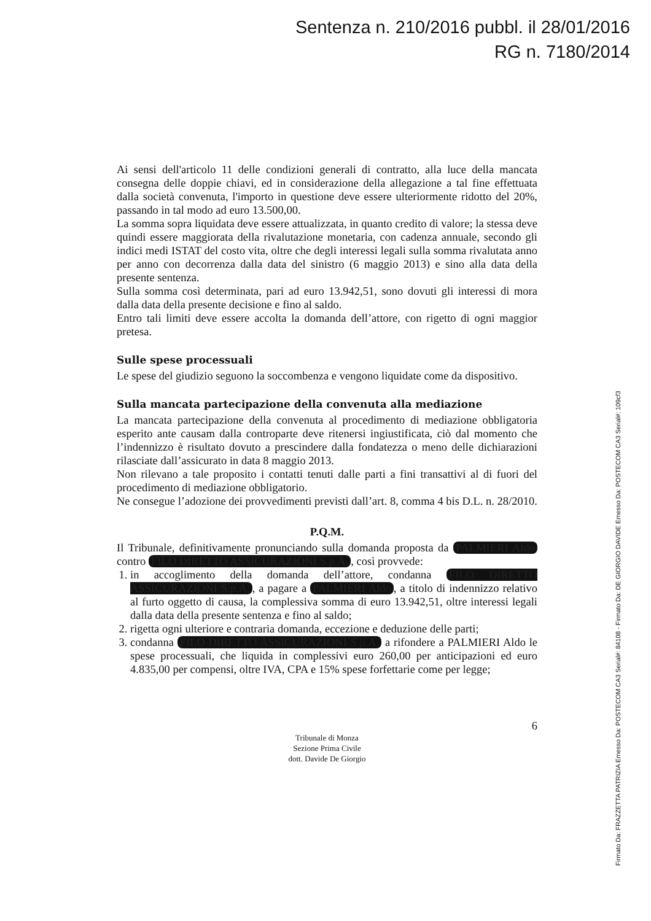Sentenza n. 210/2016 pubbl. il 28/01/2016
RG n. 7180/2014
Ai sensi dell'articolo 11 delle condizioni generali di contratto, alla luce della mancata consegna delle doppie chiavi, ed in considerazione della allegazione a tal fine effettuata dalla società convenuta, l'importo in questione deve essere ulteriormente ridotto del 20%, passando in tal modo ad euro 13.500,00.
La somma sopra liquidata deve essere attualizzata, in quanto credito di valore; la stessa deve quindi essere maggiorata della rivalutazione monetaria, con cadenza annuale, secondo gli indici medi ISTAT del costo vita, oltre che degli interessi legali sulla somma rivalutata anno per anno con decorrenza dalla data del sinistro (6 maggio 2013) e sino alla data della presente sentenza.
Sulla somma così determinata, pari ad euro 13.942,51, sono dovuti gli interessi di mora dalla data della presente decisione e fino al saldo.
Entro tali limiti deve essere accolta la domanda dell’attore, con rigetto di ogni maggior pretesa.
Sulle spese processuali
Le spese del giudizio seguono la soccombenza e vengono liquidate come da dispositivo.
Sulla mancata partecipazione della convenuta alla mediazione
La mancata partecipazione della convenuta al procedimento di mediazione obbligatoria esperito ante causam dalla controparte deve ritenersi ingiustificata, ciò dal momento che l’indennizzo è risultato dovuto a prescindere dalla fondatezza o meno delle dichiarazioni rilasciate dall’assicurato in data 8 maggio 2013.
Non rilevano a tale proposito i contatti tenuti dalle parti a fini transattivi al di fuori del procedimento di mediazione obbligatorio.
Ne consegue l’adozione dei provvedimenti previsti dall’art. 8, comma 4 bis D.L. n. 28/2010.
P.Q.M.
Il Tribunale, definitivamente pronunciando sulla domanda proposta da PALMIERI Aldo contro FILO DIRETTO ASSICURAZIONI S.p.A., così provvede:
1. in accoglimento della domanda dell’attore, condanna FILO DIRETTO ASSICURAZIONI S.p.A., a pagare a PALMIERI Aldo, a titolo di indennizzo relativo al furto oggetto di causa, la complessiva somma di euro 13.942,51, oltre interessi legali dalla data della presente sentenza e fino al saldo;
2. rigetta ogni ulteriore e contraria domanda, eccezione e deduzione delle parti;
3. condanna FILO DIRETTO ASSICURAZIONI S.p.A. a rifondere a PALMIERI Aldo le spese processuali, che liquida in complessivi euro 260,00 per anticipazioni ed euro 4.835,00 per compensi, oltre IVA, CPA e 15% spese forfettarie come per legge;
6
Tribunale di Monza
Sezione Prima Civile
dott. Davide De Giorgio
Firmato Da: FRAZZETTA PATRIZIA Emesso Da: POSTECOM CA3 Serial#: 84108 - Firmato Da: DE GIORGIO DAVIDE Emesso Da: POSTECOM CA3 Serial#: 109cf3